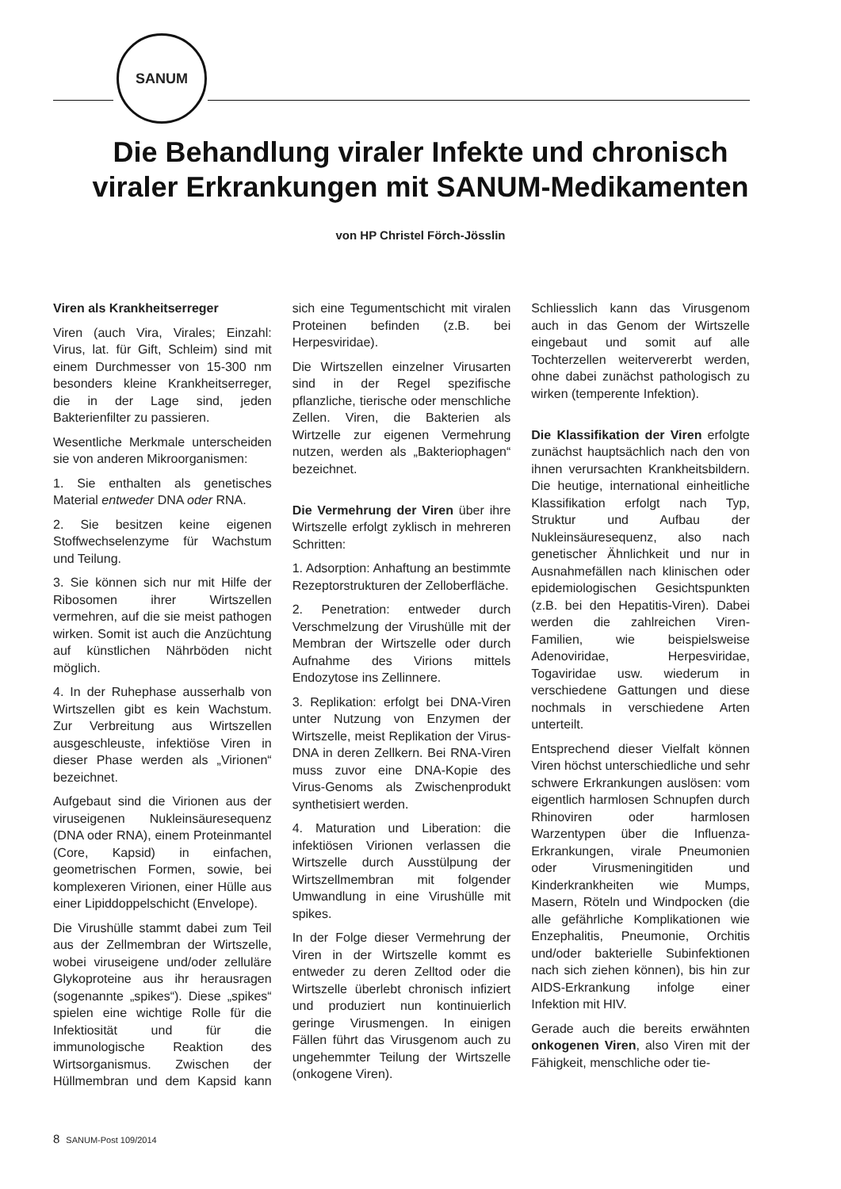SANUM
Die Behandlung viraler Infekte und chronisch
viraler Erkrankungen mit SANUM-Medikamenten
von HP Christel Förch-Jösslin
Viren als Krankheitserreger
Viren (auch Vira, Virales; Einzahl: Virus, lat. für Gift, Schleim) sind mit einem Durchmesser von 15-300 nm besonders kleine Krankheitserreger, die in der Lage sind, jeden Bakterienfilter zu passieren.
Wesentliche Merkmale unterscheiden sie von anderen Mikroorganismen:
1. Sie enthalten als genetisches Material entweder DNA oder RNA.
2. Sie besitzen keine eigenen Stoffwechselenzyme für Wachstum und Teilung.
3. Sie können sich nur mit Hilfe der Ribosomen ihrer Wirtszellen vermehren, auf die sie meist pathogen wirken. Somit ist auch die Anzüchtung auf künstlichen Nährböden nicht möglich.
4. In der Ruhephase ausserhalb von Wirtszellen gibt es kein Wachstum. Zur Verbreitung aus Wirtszellen ausgeschleuste, infektiöse Viren in dieser Phase werden als „Virionen“ bezeichnet.
Aufgebaut sind die Virionen aus der viruseigenen Nukleinsäuresequenz (DNA oder RNA), einem Proteinmantel (Core, Kapsid) in einfachen, geometrischen Formen, sowie, bei komplexeren Virionen, einer Hülle aus einer Lipiddoppelschicht (Envelope).
Die Virushülle stammt dabei zum Teil aus der Zellmembran der Wirtszelle, wobei viruseigene und/oder zelluläre Glykoproteine aus ihr herausragen (sogenannte „spikes“). Diese „spikes“ spielen eine wichtige Rolle für die Infektiosität und für die immunologische Reaktion des Wirtsorganismus. Zwischen der Hüllmembran und dem Kapsid kann sich eine Tegumentschicht mit viralen Proteinen befinden (z.B. bei Herpesviridae).
Die Wirtszellen einzelner Virusarten sind in der Regel spezifische pflanzliche, tierische oder menschliche Zellen. Viren, die Bakterien als Wirtzelle zur eigenen Vermehrung nutzen, werden als „Bakteriophagen“ bezeichnet.
Die Vermehrung der Viren über ihre Wirtszelle erfolgt zyklisch in mehreren Schritten:
1. Adsorption: Anhaftung an bestimmte Rezeptorstrukturen der Zelloberfläche.
2. Penetration: entweder durch Verschmelzung der Virushülle mit der Membran der Wirtszelle oder durch Aufnahme des Virions mittels Endozytose ins Zellinnere.
3. Replikation: erfolgt bei DNA-Viren unter Nutzung von Enzymen der Wirtszelle, meist Replikation der Virus-DNA in deren Zellkern. Bei RNA-Viren muss zuvor eine DNA-Kopie des Virus-Genoms als Zwischenprodukt synthetisiert werden.
4. Maturation und Liberation: die infektiösen Virionen verlassen die Wirtszelle durch Ausstülpung der Wirtszellmembran mit folgender Umwandlung in eine Virushülle mit spikes.
In der Folge dieser Vermehrung der Viren in der Wirtszelle kommt es entweder zu deren Zelltod oder die Wirtszelle überlebt chronisch infiziert und produziert nun kontinuierlich geringe Virusmengen. In einigen Fällen führt das Virusgenom auch zu ungehemmter Teilung der Wirtszelle (onkogene Viren).
Schliesslich kann das Virusgenom auch in das Genom der Wirtszelle eingebaut und somit auf alle Tochterzellen weitervererbt werden, ohne dabei zunächst pathologisch zu wirken (temperente Infektion).
Die Klassifikation der Viren erfolgte zunächst hauptsächlich nach den von ihnen verursachten Krankheitsbildern. Die heutige, international einheitliche Klassifikation erfolgt nach Typ, Struktur und Aufbau der Nukleinsäuresequenz, also nach genetischer Ähnlichkeit und nur in Ausnahmefällen nach klinischen oder epidemiologischen Gesichtspunkten (z.B. bei den Hepatitis-Viren). Dabei werden die zahlreichen Viren-Familien, wie beispielsweise Adenoviridae, Herpesviridae, Togaviridae usw. wiederum in verschiedene Gattungen und diese nochmals in verschiedene Arten unterteilt.
Entsprechend dieser Vielfalt können Viren höchst unterschiedliche und sehr schwere Erkrankungen auslösen: vom eigentlich harmlosen Schnupfen durch Rhinoviren oder harmlosen Warzentypen über die Influenza-Erkrankungen, virale Pneumonien oder Virusmeningitiden und Kinderkrankheiten wie Mumps, Masern, Röteln und Windpocken (die alle gefährliche Komplikationen wie Enzephalitis, Pneumonie, Orchitis und/oder bakterielle Subinfektionen nach sich ziehen können), bis hin zur AIDS-Erkrankung infolge einer Infektion mit HIV.
Gerade auch die bereits erwähnten onkogenen Viren, also Viren mit der Fähigkeit, menschliche oder tie-
8 SANUM-Post 109/2014